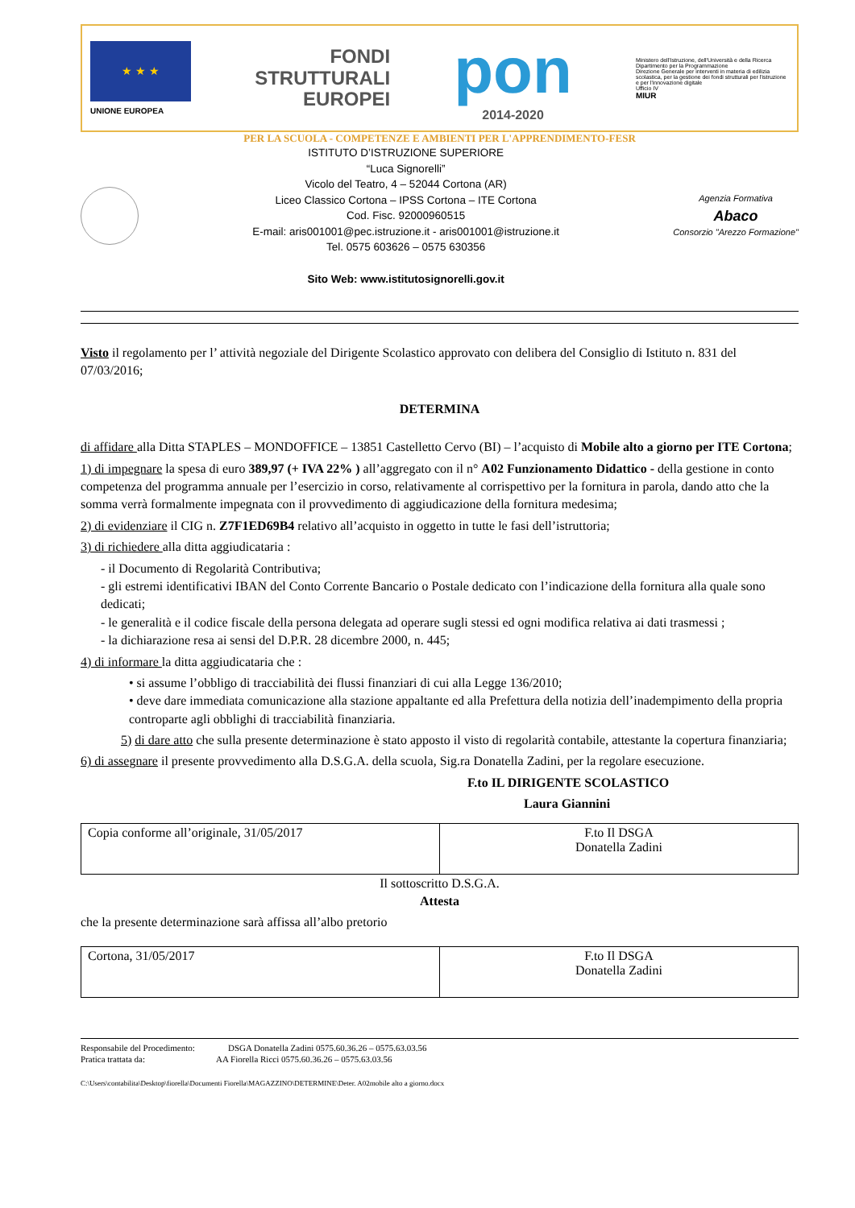★ ★ ★
UNIONE EUROPEA
FONDI
STRUTTURALI
EUROPEI
pon
2014-2020
Ministero dell'Istruzione, dell'Università e della Ricerca
Dipartimento per la Programmazione
Direzione Generale per interventi in materia di edilizia scolastica, per la gestione dei fondi strutturali per l'istruzione e per l'innovazione digitale
Ufficio IV
MIUR
PER LA SCUOLA - COMPETENZE E AMBIENTI PER L'APPRENDIMENTO-FESR
ISTITUTO D’ISTRUZIONE SUPERIORE
“Luca Signorelli”
Vicolo del Teatro, 4 – 52044 Cortona (AR)
Liceo Classico Cortona – IPSS Cortona – ITE Cortona
Cod. Fisc. 92000960515
E-mail: aris001001@pec.istruzione.it - aris001001@istruzione.it
Tel. 0575 603626 – 0575 630356
Sito Web: www.istitutosignorelli.gov.it
Agenzia Formativa
Abaco
Consorzio "Arezzo Formazione"
Visto il regolamento per l’ attività negoziale del Dirigente Scolastico approvato con delibera del Consiglio di Istituto n. 831 del 07/03/2016;
DETERMINA
di affidare alla Ditta STAPLES – MONDOFFICE – 13851 Castelletto Cervo (BI) – l’acquisto di Mobile alto a giorno per ITE Cortona;
1) di impegnare la spesa di euro 389,97 (+ IVA 22% ) all’aggregato con il n° A02 Funzionamento Didattico - della gestione in conto competenza del programma annuale per l’esercizio in corso, relativamente al corrispettivo per la fornitura in parola, dando atto che la somma verrà formalmente impegnata con il provvedimento di aggiudicazione della fornitura medesima;
2) di evidenziare il CIG n. Z7F1ED69B4 relativo all’acquisto in oggetto in tutte le fasi dell’istruttoria;
3) di richiedere alla ditta aggiudicataria :
- il Documento di Regolarità Contributiva;
- gli estremi identificativi IBAN del Conto Corrente Bancario o Postale dedicato con l’indicazione della fornitura alla quale sono dedicati;
- le generalità e il codice fiscale della persona delegata ad operare sugli stessi ed ogni modifica relativa ai dati trasmessi ;
- la dichiarazione resa ai sensi del D.P.R. 28 dicembre 2000, n. 445;
4) di informare la ditta aggiudicataria che :
• si assume l’obbligo di tracciabilità dei flussi finanziari di cui alla Legge 136/2010;
• deve dare immediata comunicazione alla stazione appaltante ed alla Prefettura della notizia dell’inadempimento della propria controparte agli obblighi di tracciabilità finanziaria.
5) di dare atto che sulla presente determinazione è stato apposto il visto di regolarità contabile, attestante la copertura finanziaria;
6) di assegnare il presente provvedimento alla D.S.G.A. della scuola, Sig.ra Donatella Zadini, per la regolare esecuzione.
F.to IL DIRIGENTE SCOLASTICO
Laura Giannini
| Copia conforme all’originale, 31/05/2017 | F.to Il DSGA Donatella Zadini |
Il sottoscritto D.S.G.A.
Attesta
che la presente determinazione sarà affissa all’albo pretorio
| Cortona, 31/05/2017 | F.to Il DSGA Donatella Zadini |
Responsabile del Procedimento: DSGA Donatella Zadini 0575.60.36.26 – 0575.63.03.56
Pratica trattata da: AA Fiorella Ricci 0575.60.36.26 – 0575.63.03.56
C:\Users\contabilita\Desktop\fiorella\Documenti Fiorella\MAGAZZINO\DETERMINE\Deter. A02mobile alto a giorno.docx